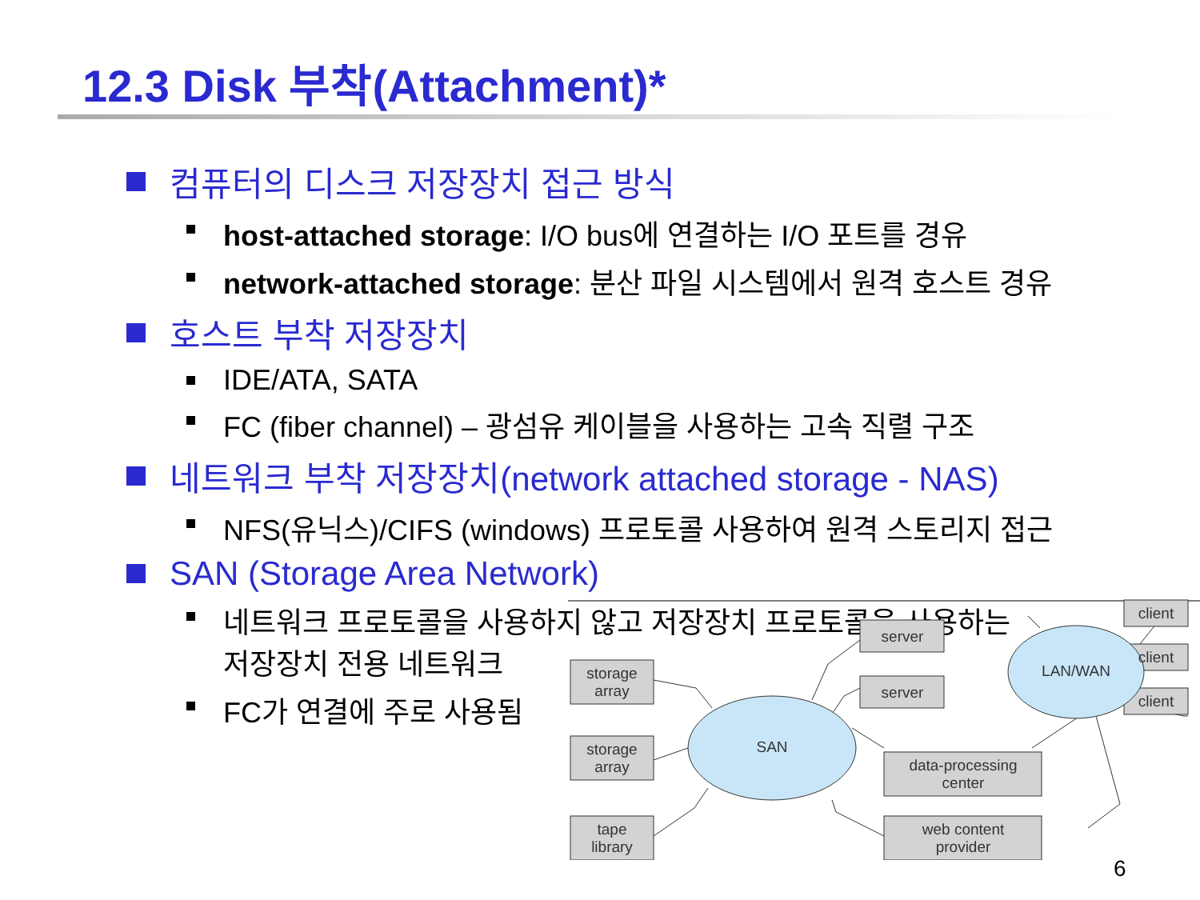12.3 Disk 부착(Attachment)*
컴퓨터의 디스크 저장장치 접근 방식
host-attached storage: I/O bus에 연결하는 I/O 포트를 경유
network-attached storage: 분산 파일 시스템에서 원격 호스트 경유
호스트 부착 저장장치
IDE/ATA, SATA
FC (fiber channel) – 광섬유 케이블을 사용하는 고속 직렬 구조
네트워크 부착 저장장치(network attached storage - NAS)
NFS(유닉스)/CIFS (windows) 프로토콜 사용하여 원격 스토리지 접근
SAN (Storage Area Network)
네트워크 프로토콜을 사용하지 않고 저장장치 프로토콜을 사용하는
저장장치 전용 네트워크
FC가 연결에 주로 사용됨
storage
array
storage
array
tape
library
server
server
data-processing
center
web content
provider
client
client
client
SAN
LAN/WAN
6